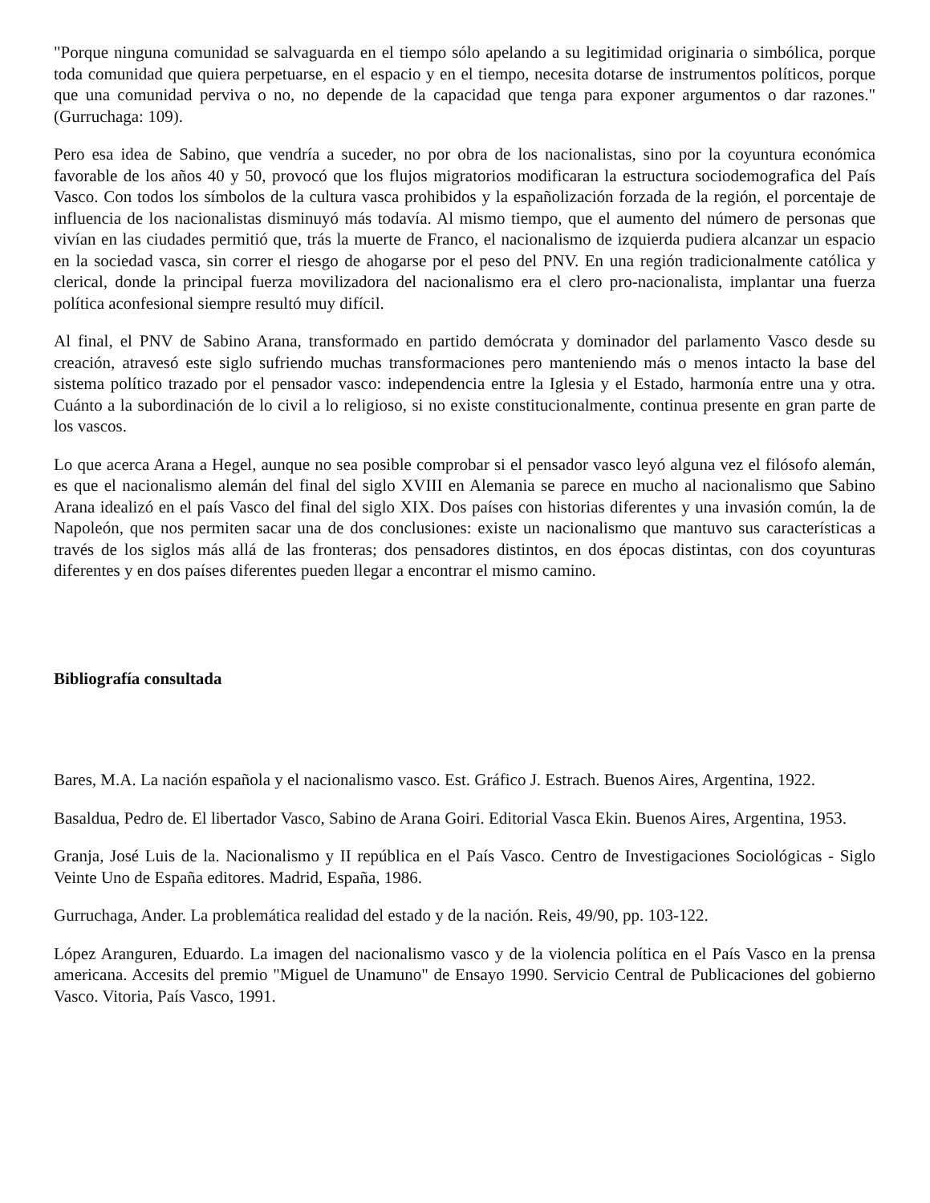"Porque ninguna comunidad se salvaguarda en el tiempo sólo apelando a su legitimidad originaria o simbólica, porque toda comunidad que quiera perpetuarse, en el espacio y en el tiempo, necesita dotarse de instrumentos políticos, porque que una comunidad perviva o no, no depende de la capacidad que tenga para exponer argumentos o dar razones." (Gurruchaga: 109).
Pero esa idea de Sabino, que vendría a suceder, no por obra de los nacionalistas, sino por la coyuntura económica favorable de los años 40 y 50, provocó que los flujos migratorios modificaran la estructura sociodemografica del País Vasco. Con todos los símbolos de la cultura vasca prohibidos y la españolización forzada de la región, el porcentaje de influencia de los nacionalistas disminuyó más todavía. Al mismo tiempo, que el aumento del número de personas que vivían en las ciudades permitió que, trás la muerte de Franco, el nacionalismo de izquierda pudiera alcanzar un espacio en la sociedad vasca, sin correr el riesgo de ahogarse por el peso del PNV. En una región tradicionalmente católica y clerical, donde la principal fuerza movilizadora del nacionalismo era el clero pro-nacionalista, implantar una fuerza política aconfesional siempre resultó muy difícil.
Al final, el PNV de Sabino Arana, transformado en partido demócrata y dominador del parlamento Vasco desde su creación, atravesó este siglo sufriendo muchas transformaciones pero manteniendo más o menos intacto la base del sistema político trazado por el pensador vasco: independencia entre la Iglesia y el Estado, harmonía entre una y otra. Cuánto a la subordinación de lo civil a lo religioso, si no existe constitucionalmente, continua presente en gran parte de los vascos.
Lo que acerca Arana a Hegel, aunque no sea posible comprobar si el pensador vasco leyó alguna vez el filósofo alemán, es que el nacionalismo alemán del final del siglo XVIII en Alemania se parece en mucho al nacionalismo que Sabino Arana idealizó en el país Vasco del final del siglo XIX. Dos países con historias diferentes y una invasión común, la de Napoleón, que nos permiten sacar una de dos conclusiones: existe un nacionalismo que mantuvo sus características a través de los siglos más allá de las fronteras; dos pensadores distintos, en dos épocas distintas, con dos coyunturas diferentes y en dos países diferentes pueden llegar a encontrar el mismo camino.
Bibliografía consultada
Bares, M.A. La nación española y el nacionalismo vasco. Est. Gráfico J. Estrach. Buenos Aires, Argentina, 1922.
Basaldua, Pedro de. El libertador Vasco, Sabino de Arana Goiri. Editorial Vasca Ekin. Buenos Aires, Argentina, 1953.
Granja, José Luis de la. Nacionalismo y II república en el País Vasco. Centro de Investigaciones Sociológicas - Siglo Veinte Uno de España editores. Madrid, España, 1986.
Gurruchaga, Ander. La problemática realidad del estado y de la nación. Reis, 49/90, pp. 103-122.
López Aranguren, Eduardo. La imagen del nacionalismo vasco y de la violencia política en el País Vasco en la prensa americana. Accesits del premio "Miguel de Unamuno" de Ensayo 1990. Servicio Central de Publicaciones del gobierno Vasco. Vitoria, País Vasco, 1991.